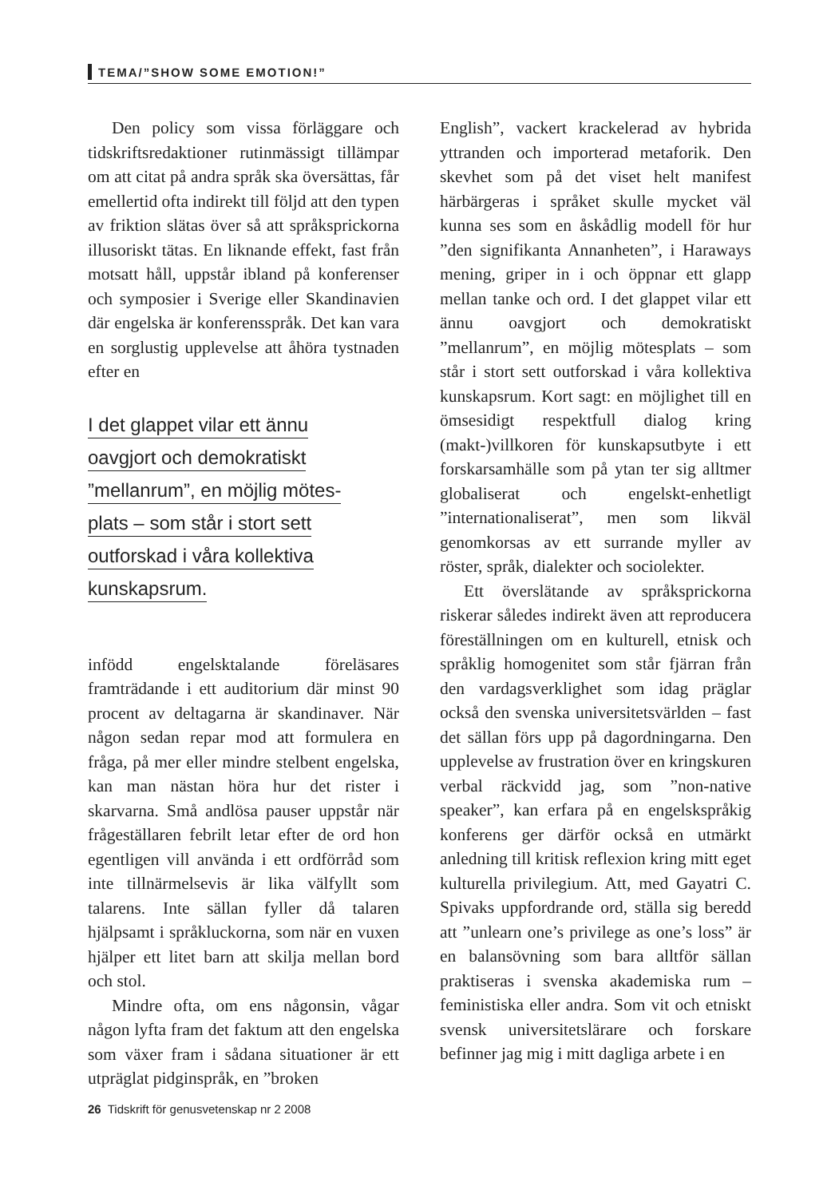TEMA/”SHOW SOME EMOTION!”
Den policy som vissa förläggare och tidskriftsredaktioner rutinmässigt tillämpar om att citat på andra språk ska översättas, får emellertid ofta indirekt till följd att den typen av friktion slätas över så att språksprickorna illusoriskt tätas. En liknande effekt, fast från motsatt håll, uppstår ibland på konferenser och symposier i Sverige eller Skandinavien där engelska är konferensspråk. Det kan vara en sorglustig upplevelse att åhöra tystnaden efter en
I det glappet vilar ett ännu
oavgjort och demokratiskt
”mellanrum”, en möjlig mötes-
plats – som står i stort sett
outforskad i våra kollektiva
kunskapsrum.
infödd engelsktalande föreläsares framträdande i ett auditorium där minst 90 procent av deltagarna är skandinaver. När någon sedan repar mod att formulera en fråga, på mer eller mindre stelbent engelska, kan man nästan höra hur det rister i skarvarna. Små andlösa pauser uppstår när frågeställaren febrilt letar efter de ord hon egentligen vill använda i ett ordförråd som inte tillnärmelsevis är lika välfyllt som talarens. Inte sällan fyller då talaren hjälpsamt i språkluckorna, som när en vuxen hjälper ett litet barn att skilja mellan bord och stol.
Mindre ofta, om ens någonsin, vågar någon lyfta fram det faktum att den engelska som växer fram i sådana situationer är ett utpräglat pidginspråk, en ”broken
English”, vackert krackelerad av hybrida yttranden och importerad metaforik. Den skevhet som på det viset helt manifest härbärgeras i språket skulle mycket väl kunna ses som en åskådlig modell för hur ”den signifikanta Annanheten”, i Haraways mening, griper in i och öppnar ett glapp mellan tanke och ord. I det glappet vilar ett ännu oavgjort och demokratiskt ”mellanrum”, en möjlig mötesplats – som står i stort sett outforskad i våra kollektiva kunskapsrum. Kort sagt: en möjlighet till en ömsesidigt respektfull dialog kring (makt-)villkoren för kunskapsutbyte i ett forskarsamhälle som på ytan ter sig alltmer globaliserat och engelskt-enhetligt ”internationaliserat”, men som likväl genomkorsas av ett surrande myller av röster, språk, dialekter och sociolekter.
Ett överslätande av språksprickorna riskerar således indirekt även att reproducera föreställningen om en kulturell, etnisk och språklig homogenitet som står fjärran från den vardagsverklighet som idag präglar också den svenska universitetsvärlden – fast det sällan förs upp på dagordningarna. Den upplevelse av frustration över en kringskuren verbal räckvidd jag, som ”non-native speaker”, kan erfara på en engelskspråkig konferens ger därför också en utmärkt anledning till kritisk reflexion kring mitt eget kulturella privilegium. Att, med Gayatri C. Spivaks uppfordrande ord, ställa sig beredd att ”unlearn one’s privilege as one’s loss” är en balansövning som bara alltför sällan praktiseras i svenska akademiska rum – feministiska eller andra. Som vit och etniskt svensk universitetslärare och forskare befinner jag mig i mitt dagliga arbete i en
26 Tidskrift för genusvetenskap nr 2 2008